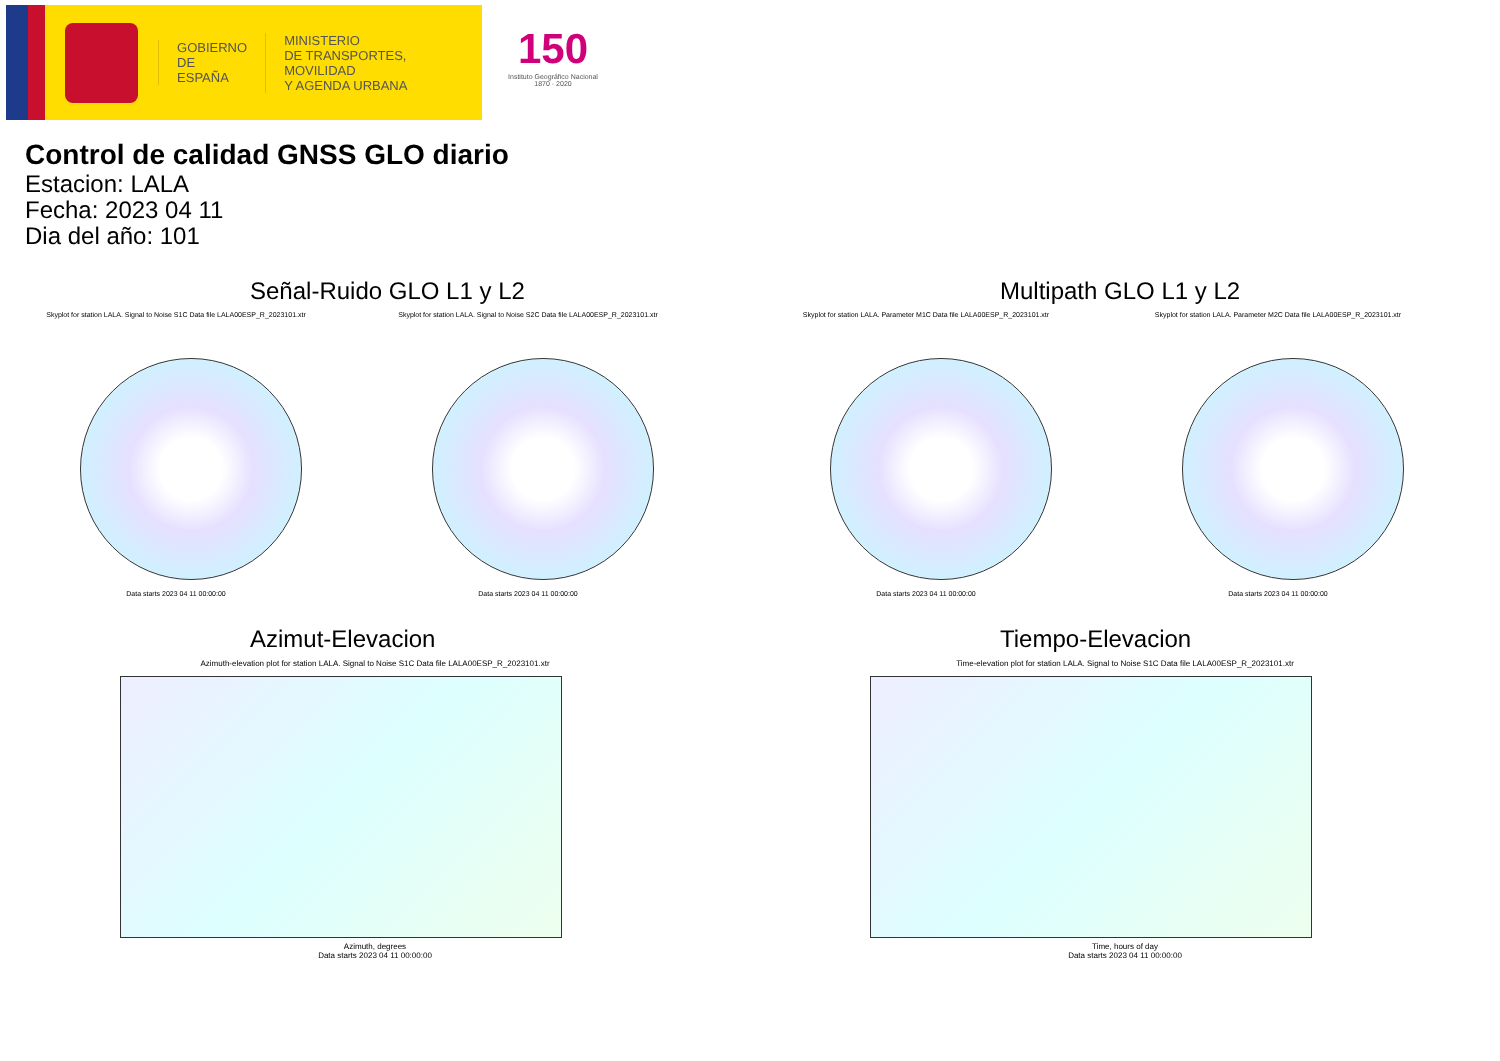GOBIERNO
DE ESPAÑA
MINISTERIO
DE TRANSPORTES, MOVILIDAD
Y AGENDA URBANA
150
Instituto Geográfico Nacional 1870 · 2020
Control de calidad GNSS GLO diario
Estacion: LALA
Fecha: 2023 04 11
Dia del año: 101
Señal-Ruido GLO L1 y L2
Skyplot for station LALA. Signal to Noise S1C Data file LALA00ESP_R_2023101.xtr
Data starts 2023 04 11 00:00:00
Skyplot for station LALA. Signal to Noise S2C Data file LALA00ESP_R_2023101.xtr
Data starts 2023 04 11 00:00:00
Multipath GLO L1 y L2
Skyplot for station LALA. Parameter M1C Data file LALA00ESP_R_2023101.xtr
Data starts 2023 04 11 00:00:00
Skyplot for station LALA. Parameter M2C Data file LALA00ESP_R_2023101.xtr
Data starts 2023 04 11 00:00:00
Azimut-Elevacion
Azimuth-elevation plot for station LALA. Signal to Noise S1C Data file LALA00ESP_R_2023101.xtr
Azimuth, degrees
Data starts 2023 04 11 00:00:00
Tiempo-Elevacion
Time-elevation plot for station LALA. Signal to Noise S1C Data file LALA00ESP_R_2023101.xtr
Time, hours of day
Data starts 2023 04 11 00:00:00